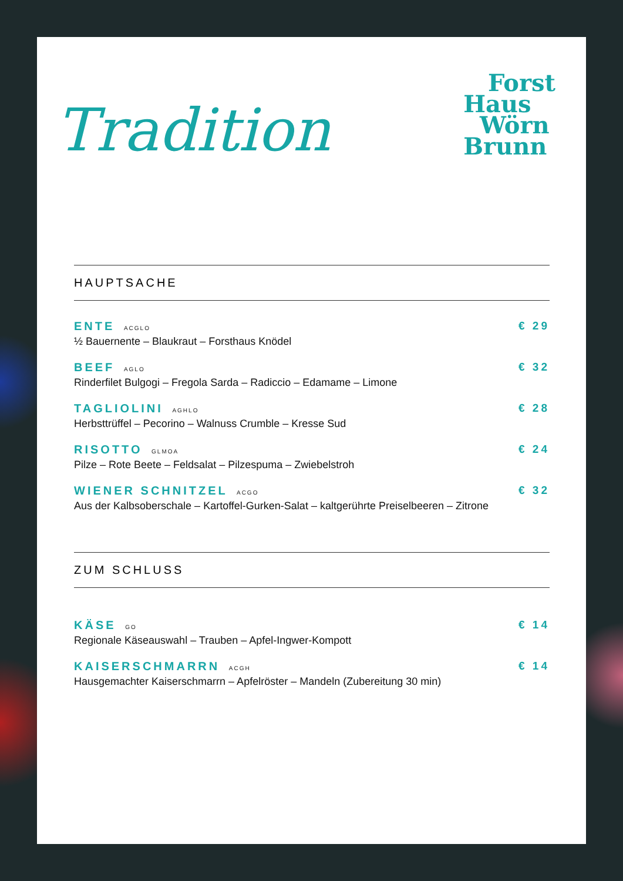Tradition
Forst
Haus
Wörn
Brunn
HAUPTSACHE
ENTE ACGLO
½ Bauernente – Blaukraut – Forsthaus Knödel
€ 29
BEEF AGLO
Rinderfilet Bulgogi – Fregola Sarda – Radiccio – Edamame – Limone
€ 32
TAGLIOLINI AGHLO
Herbsttrüffel – Pecorino – Walnuss Crumble – Kresse Sud
€ 28
RISOTTO GLMOA
Pilze – Rote Beete – Feldsalat – Pilzespuma – Zwiebelstroh
€ 24
WIENER SCHNITZEL ACGO
Aus der Kalbsoberschale – Kartoffel-Gurken-Salat – kaltgerührte Preiselbeeren – Zitrone
€ 32
ZUM SCHLUSS
KÄSE GO
Regionale Käseauswahl – Trauben – Apfel-Ingwer-Kompott
€ 14
KAISERSCHMARRN ACGH
Hausgemachter Kaiserschmarrn – Apfelröster – Mandeln (Zubereitung 30 min)
€ 14